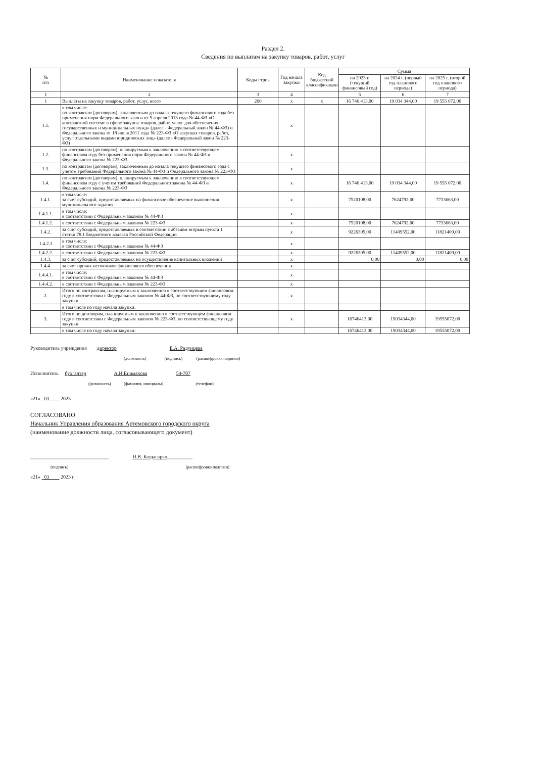Раздел 2.
Сведения по выплатам на закупку товаров, работ, услуг
| № п/п | Наименование показателя | Коды строк | Год начала закупки | Код бюджетной классификации | Сумма | | |
| --- | --- | --- | --- | --- | --- | --- | --- |
| | | | | | на 2023 г. (текущий финансовый год) | на 2024 г. (первый год планового периода) | на 2025 г. (второй год планового периода) |
| 1 | 2 | 3 | 4 | | 5 | 6 | 7 |
| 1 | Выплаты на закупку товаров, работ, услуг, всего | 260 | x | x | 16 746 413,00 | 19 034 344,00 | 19 555 072,00 |
| 1.1. | в том числе: по контрактам (договорам), заключенным до начала текущего финансового года без применения норм Федерального закона от 5 апреля 2013 года № 44-ФЗ «О контрактной системе в сфере закупок товаров, работ, услуг для обеспечения государственных и муниципальных нужд» (далее - Федеральный закон № 44-ФЗ) и Федерального закона от 18 июля 2011 года № 223-ФЗ «О закупках товаров, работ, услуг отдельными видами юридических лиц» (далее - Федеральный закон № 223-ФЗ) | | x | | | | |
| 1.2. | по контрактам (договорам), планируемым к заключению в соответствующем финансовом году без применения норм Федерального закона № 44-ФЗ и Федерального закона № 223-ФЗ | | x | | | | |
| 1.3. | по контрактам (договорам), заключенным до начала текущего финансового года с учетом требований Федерального закона № 44-ФЗ и Федерального закона № 223-ФЗ | | x | | | | |
| 1.4. | по контрактам (договорам), планируемым к заключению в соответствующем финансовом году с учетом требований Федерального закона № 44-ФЗ и Федерального закона № 223-ФЗ | | x | | 16 746 413,00 | 19 034 344,00 | 19 555 072,00 |
| 1.4.1. | в том числе: за счет субсидий, предоставляемых на финансовое обеспечение выполнения муниципального задания | | x | | 7520108,00 | 7624792,00 | 7733663,00 |
| 1.4.1.1. | в том числе: в соответствии с Федеральным законом № 44-ФЗ | | x | | | | |
| 1.4.1.2. | в соответствии с Федеральным законом № 223-ФЗ | | x | | 7520108,00 | 7624792,00 | 7733663,00 |
| 1.4.2. | за счет субсидий, предоставляемых в соответствии с абзацем вторым пункта 1 статьи 78.1 Бюджетного кодекса Российской Федерации | | x | | 9226305,00 | 11409552,00 | 11821409,00 |
| 1.4.2.1 | в том числе: в соответствии с Федеральным законом № 44-ФЗ | | x | | | | |
| 1.4.2.2. | в соответствии с Федеральным законом № 223-ФЗ | | x | | 9226305,00 | 11409552,00 | 11821409,00 |
| 1.4.3. | за счет субсидий, предоставляемых на осуществление капитальных вложений | | x | | 0,00 | 0,00 | 0,00 |
| 1.4.4. | за счет прочих источников финансового обеспечения | | x | | | | |
| 1.4.4.1. | в том числе: в соответствии с Федеральным законом № 44-ФЗ | | x | | | | |
| 1.4.4.2. | в соответствии с Федеральным законом № 223-ФЗ | | x | | | | |
| 2. | Итого по контрактам, планируемым к заключению в соответствующем финансовом году в соответствии с Федеральным законом № 44-ФЗ, по соответствующему году закупки | | x | | | | |
| | в том числе по году начала закупки: | | | | | | |
| 3. | Итого по договорам, планируемым к заключению в соответствующем финансовом году в соответствии с Федеральным законом № 223-ФЗ, по соответствующему году закупки | | x | | 16746413,00 | 19034344,00 | 19555072,00 |
| | в том числе по году начала закупки: | | | | 16746413,00 | 19034344,00 | 19555072,00 |
Руководитель учреждения директор Е.А. Радунцева
(должность) (подпись) (расшифровка подписи)
Исполнитель бухгалтер А.И.Епимахова 54-707
(должность) (фамилия, инициалы) (телефон)
«21» 03 2023
СОГЛАСОВАНО
Начальник Управления образования Артемовского городского округа
(наименование должности лица, согласовывающего документ)
_______________________________ Н.В. Багдасарян__________
(подпись) (расшифровка подписи)
«21» 03 2023 г.